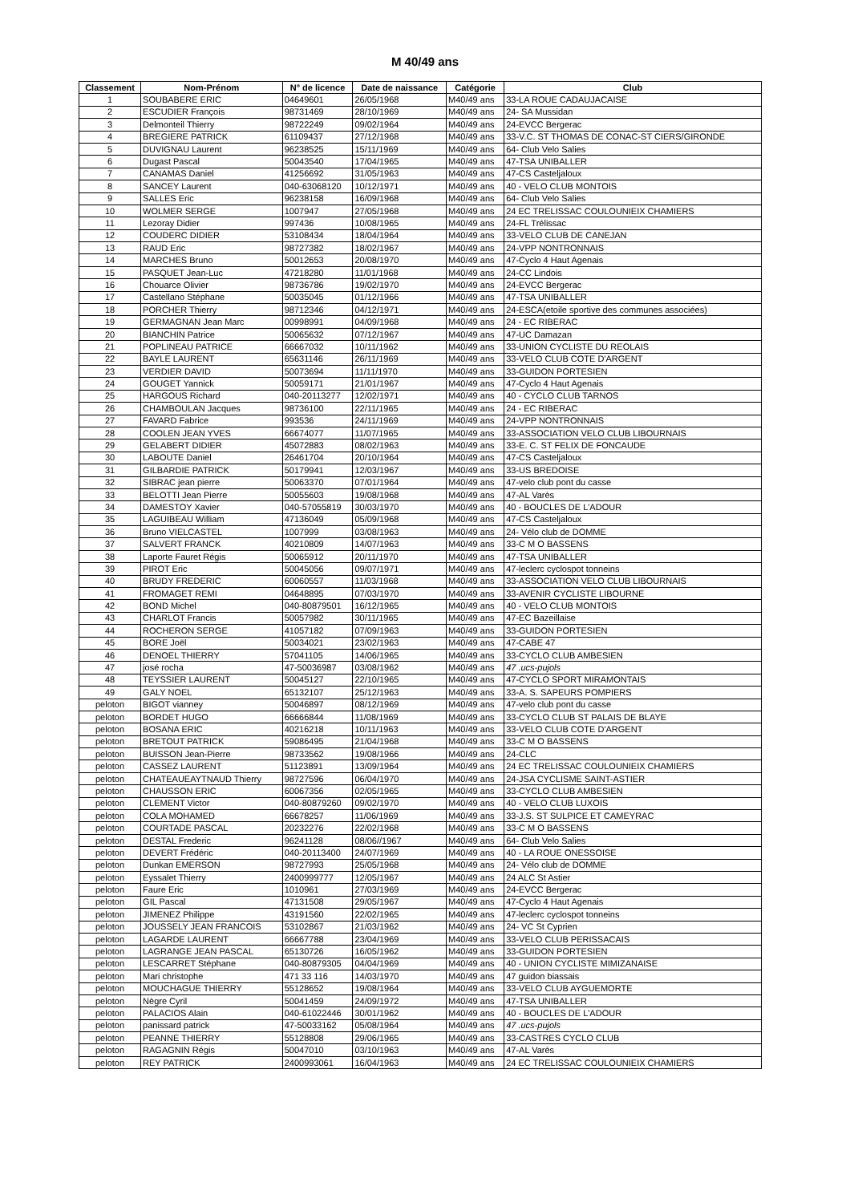M 40/49 ans
| Classement | Nom-Prénom | N° de licence | Date de naissance | Catégorie | Club |
| --- | --- | --- | --- | --- | --- |
| 1 | SOUBABERE ERIC | 04649601 | 26/05/1968 | M40/49 ans | 33-LA ROUE CADAUJACAISE |
| 2 | ESCUDIER François | 98731469 | 28/10/1969 | M40/49 ans | 24- SA Mussidan |
| 3 | Delmonteil Thierry | 98722249 | 09/02/1964 | M40/49 ans | 24-EVCC Bergerac |
| 4 | BREGIERE PATRICK | 61109437 | 27/12/1968 | M40/49 ans | 33-V.C. ST THOMAS DE CONAC-ST CIERS/GIRONDE |
| 5 | DUVIGNAU Laurent | 96238525 | 15/11/1969 | M40/49 ans | 64- Club Velo Salies |
| 6 | Dugast Pascal | 50043540 | 17/04/1965 | M40/49 ans | 47-TSA UNIBALLER |
| 7 | CANAMAS Daniel | 41256692 | 31/05/1963 | M40/49 ans | 47-CS Casteljaloux |
| 8 | SANCEY Laurent | 040-63068120 | 10/12/1971 | M40/49 ans | 40 - VELO CLUB MONTOIS |
| 9 | SALLES Eric | 96238158 | 16/09/1968 | M40/49 ans | 64- Club Velo Salies |
| 10 | WOLMER SERGE | 1007947 | 27/05/1968 | M40/49 ans | 24 EC TRELISSAC COULOUNIEIX CHAMIERS |
| 11 | Lezoray Didier | 997436 | 10/08/1965 | M40/49 ans | 24-FL Trélissac |
| 12 | COUDERC DIDIER | 53108434 | 18/04/1964 | M40/49 ans | 33-VELO CLUB DE CANEJAN |
| 13 | RAUD Eric | 98727382 | 18/02/1967 | M40/49 ans | 24-VPP NONTRONNAIS |
| 14 | MARCHES Bruno | 50012653 | 20/08/1970 | M40/49 ans | 47-Cyclo 4 Haut Agenais |
| 15 | PASQUET Jean-Luc | 47218280 | 11/01/1968 | M40/49 ans | 24-CC Lindois |
| 16 | Chouarce Olivier | 98736786 | 19/02/1970 | M40/49 ans | 24-EVCC Bergerac |
| 17 | Castellano Stéphane | 50035045 | 01/12/1966 | M40/49 ans | 47-TSA UNIBALLER |
| 18 | PORCHER Thierry | 98712346 | 04/12/1971 | M40/49 ans | 24-ESCA(etoile sportive des communes associées) |
| 19 | GERMAGNAN Jean Marc | 00998991 | 04/09/1968 | M40/49 ans | 24 - EC RIBERAC |
| 20 | BIANCHIN Patrice | 50065632 | 07/12/1967 | M40/49 ans | 47-UC Damazan |
| 21 | POPLINEAU PATRICE | 66667032 | 10/11/1962 | M40/49 ans | 33-UNION CYCLISTE DU REOLAIS |
| 22 | BAYLE LAURENT | 65631146 | 26/11/1969 | M40/49 ans | 33-VELO CLUB COTE D'ARGENT |
| 23 | VERDIER DAVID | 50073694 | 11/11/1970 | M40/49 ans | 33-GUIDON PORTESIEN |
| 24 | GOUGET Yannick | 50059171 | 21/01/1967 | M40/49 ans | 47-Cyclo 4 Haut Agenais |
| 25 | HARGOUS Richard | 040-20113277 | 12/02/1971 | M40/49 ans | 40 - CYCLO CLUB TARNOS |
| 26 | CHAMBOULAN Jacques | 98736100 | 22/11/1965 | M40/49 ans | 24 - EC RIBERAC |
| 27 | FAVARD Fabrice | 993536 | 24/11/1969 | M40/49 ans | 24-VPP NONTRONNAIS |
| 28 | COOLEN JEAN YVES | 66674077 | 11/07/1965 | M40/49 ans | 33-ASSOCIATION VELO CLUB LIBOURNAIS |
| 29 | GELABERT DIDIER | 45072883 | 08/02/1963 | M40/49 ans | 33-E. C. ST FELIX DE FONCAUDE |
| 30 | LABOUTE Daniel | 26461704 | 20/10/1964 | M40/49 ans | 47-CS Casteljaloux |
| 31 | GILBARDIE PATRICK | 50179941 | 12/03/1967 | M40/49 ans | 33-US BREDOISE |
| 32 | SIBRAC jean pierre | 50063370 | 07/01/1964 | M40/49 ans | 47-velo club pont du casse |
| 33 | BELOTTI Jean Pierre | 50055603 | 19/08/1968 | M40/49 ans | 47-AL Varès |
| 34 | DAMESTOY Xavier | 040-57055819 | 30/03/1970 | M40/49 ans | 40 - BOUCLES DE L'ADOUR |
| 35 | LAGUIBEAU William | 47136049 | 05/09/1968 | M40/49 ans | 47-CS Casteljaloux |
| 36 | Bruno VIELCASTEL | 1007999 | 03/08/1963 | M40/49 ans | 24- Vélo club de DOMME |
| 37 | SALVERT FRANCK | 40210809 | 14/07/1963 | M40/49 ans | 33-C M O BASSENS |
| 38 | Laporte Fauret Régis | 50065912 | 20/11/1970 | M40/49 ans | 47-TSA UNIBALLER |
| 39 | PIROT Eric | 50045056 | 09/07/1971 | M40/49 ans | 47-leclerc cyclospot tonneins |
| 40 | BRUDY FREDERIC | 60060557 | 11/03/1968 | M40/49 ans | 33-ASSOCIATION VELO CLUB LIBOURNAIS |
| 41 | FROMAGET REMI | 04648895 | 07/03/1970 | M40/49 ans | 33-AVENIR CYCLISTE LIBOURNE |
| 42 | BOND Michel | 040-80879501 | 16/12/1965 | M40/49 ans | 40 - VELO CLUB MONTOIS |
| 43 | CHARLOT Francis | 50057982 | 30/11/1965 | M40/49 ans | 47-EC Bazeillaise |
| 44 | ROCHERON SERGE | 41057182 | 07/09/1963 | M40/49 ans | 33-GUIDON PORTESIEN |
| 45 | BORE Joël | 50034021 | 23/02/1963 | M40/49 ans | 47-CABE 47 |
| 46 | DENOEL THIERRY | 57041105 | 14/06/1965 | M40/49 ans | 33-CYCLO CLUB AMBESIEN |
| 47 | josé rocha | 47-50036987 | 03/08/1962 | M40/49 ans | 47 .ucs-pujols |
| 48 | TEYSSIER LAURENT | 50045127 | 22/10/1965 | M40/49 ans | 47-CYCLO SPORT MIRAMONTAIS |
| 49 | GALY NOEL | 65132107 | 25/12/1963 | M40/49 ans | 33-A. S. SAPEURS POMPIERS |
| peloton | BIGOT vianney | 50046897 | 08/12/1969 | M40/49 ans | 47-velo club pont du casse |
| peloton | BORDET HUGO | 66666844 | 11/08/1969 | M40/49 ans | 33-CYCLO CLUB ST PALAIS DE BLAYE |
| peloton | BOSANA ERIC | 40216218 | 10/11/1963 | M40/49 ans | 33-VELO CLUB COTE D'ARGENT |
| peloton | BRETOUT PATRICK | 59086495 | 21/04/1968 | M40/49 ans | 33-C M O BASSENS |
| peloton | BUISSON Jean-Pierre | 98733562 | 19/08/1966 | M40/49 ans | 24-CLC |
| peloton | CASSEZ LAURENT | 51123891 | 13/09/1964 | M40/49 ans | 24 EC TRELISSAC COULOUNIEIX CHAMIERS |
| peloton | CHATEAUEAYTNAUD Thierry | 98727596 | 06/04/1970 | M40/49 ans | 24-JSA CYCLISME SAINT-ASTIER |
| peloton | CHAUSSON ERIC | 60067356 | 02/05/1965 | M40/49 ans | 33-CYCLO CLUB AMBESIEN |
| peloton | CLEMENT Victor | 040-80879260 | 09/02/1970 | M40/49 ans | 40 - VELO CLUB LUXOIS |
| peloton | COLA MOHAMED | 66678257 | 11/06/1969 | M40/49 ans | 33-J.S. ST SULPICE ET CAMEYRAC |
| peloton | COURTADE PASCAL | 20232276 | 22/02/1968 | M40/49 ans | 33-C M O BASSENS |
| peloton | DESTAL Frederic | 96241128 | 08/06//1967 | M40/49 ans | 64- Club Velo Salies |
| peloton | DEVERT Frédéric | 040-20113400 | 24/07/1969 | M40/49 ans | 40 - LA ROUE ONESSOISE |
| peloton | Dunkan EMERSON | 98727993 | 25/05/1968 | M40/49 ans | 24- Vélo club de DOMME |
| peloton | Eyssalet Thierry | 2400999777 | 12/05/1967 | M40/49 ans | 24 ALC St Astier |
| peloton | Faure Eric | 1010961 | 27/03/1969 | M40/49 ans | 24-EVCC Bergerac |
| peloton | GIL Pascal | 47131508 | 29/05/1967 | M40/49 ans | 47-Cyclo 4 Haut Agenais |
| peloton | JIMENEZ Philippe | 43191560 | 22/02/1965 | M40/49 ans | 47-leclerc cyclospot tonneins |
| peloton | JOUSSELY JEAN FRANCOIS | 53102867 | 21/03/1962 | M40/49 ans | 24- VC St Cyprien |
| peloton | LAGARDE LAURENT | 66667788 | 23/04/1969 | M40/49 ans | 33-VELO CLUB PERISSACAIS |
| peloton | LAGRANGE JEAN PASCAL | 65130726 | 16/05/1962 | M40/49 ans | 33-GUIDON PORTESIEN |
| peloton | LESCARRET Stéphane | 040-80879305 | 04/04/1969 | M40/49 ans | 40 - UNION CYCLISTE MIMIZANAISE |
| peloton | Mari christophe | 471 33 116 | 14/03/1970 | M40/49 ans | 47 guidon biassais |
| peloton | MOUCHAGUE THIERRY | 55128652 | 19/08/1964 | M40/49 ans | 33-VELO CLUB AYGUEMORTE |
| peloton | Nègre Cyril | 50041459 | 24/09/1972 | M40/49 ans | 47-TSA UNIBALLER |
| peloton | PALACIOS Alain | 040-61022446 | 30/01/1962 | M40/49 ans | 40 - BOUCLES DE L'ADOUR |
| peloton | panissard patrick | 47-50033162 | 05/08/1964 | M40/49 ans | 47 .ucs-pujols |
| peloton | PEANNE THIERRY | 55128808 | 29/06/1965 | M40/49 ans | 33-CASTRES CYCLO CLUB |
| peloton | RAGAGNIN Régis | 50047010 | 03/10/1963 | M40/49 ans | 47-AL Varès |
| peloton | REY PATRICK | 2400993061 | 16/04/1963 | M40/49 ans | 24 EC TRELISSAC COULOUNIEIX CHAMIERS |